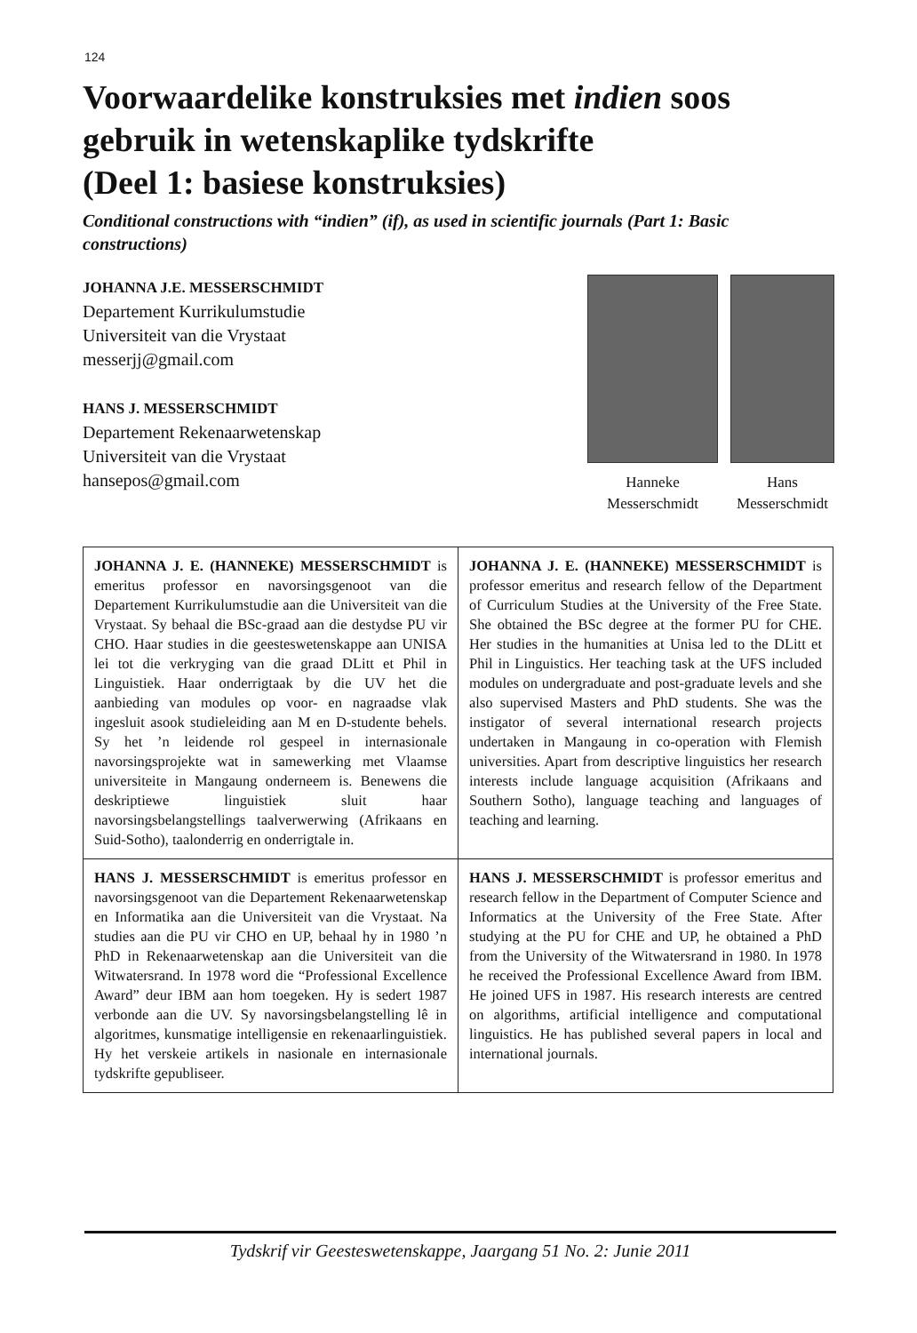124
Voorwaardelike konstruksies met indien soos gebruik in wetenskaplike tydskrifte
(Deel 1: basiese konstruksies)
Conditional constructions with “indien” (if), as used in scientific journals (Part 1: Basic constructions)
JOHANNA J.E. MESSERSCHMIDT
Departement Kurrikulumstudie
Universiteit van die Vrystaat
messerjj@gmail.com
HANS J. MESSERSCHMIDT
Departement Rekenaarwetenskap
Universiteit van die Vrystaat
hansepos@gmail.com
Hanneke
Messerschmidt
Hans
Messerschmidt
| JOHANNA J. E. (HANNEKE) MESSERSCHMIDT is emeritus professor en navorsingsgenoot van die Departement Kurrikulumstudie aan die Universiteit van die Vrystaat. Sy behaal die BSc-graad aan die destydse PU vir CHO. Haar studies in die geesteswetenskappe aan UNISA lei tot die verkryging van die graad DLitt et Phil in Linguistiek. Haar onderrigtaak by die UV het die aanbieding van modules op voor- en nagraadse vlak ingesluit asook studieleiding aan M en D-studente behels. Sy het ’n leidende rol gespeel in internasionale navorsingsprojekte wat in samewerking met Vlaamse universiteite in Mangaung onderneem is. Benewens die deskriptiewe linguistiek sluit haar navorsingsbelangstellings taalverwerwing (Afrikaans en Suid-Sotho), taalonderrig en onderrigtale in. | JOHANNA J. E. (HANNEKE) MESSERSCHMIDT is professor emeritus and research fellow of the Department of Curriculum Studies at the University of the Free State. She obtained the BSc degree at the former PU for CHE. Her studies in the humanities at Unisa led to the DLitt et Phil in Linguistics. Her teaching task at the UFS included modules on undergraduate and post-graduate levels and she also supervised Masters and PhD students. She was the instigator of several international research projects undertaken in Mangaung in co-operation with Flemish universities. Apart from descriptive linguistics her research interests include language acquisition (Afrikaans and Southern Sotho), language teaching and languages of teaching and learning. |
| HANS J. MESSERSCHMIDT is emeritus professor en navorsingsgenoot van die Departement Rekenaarwetenskap en Informatika aan die Universiteit van die Vrystaat. Na studies aan die PU vir CHO en UP, behaal hy in 1980 ’n PhD in Rekenaarwetenskap aan die Universiteit van die Witwatersrand. In 1978 word die “Professional Excellence Award” deur IBM aan hom toegeken. Hy is sedert 1987 verbonde aan die UV. Sy navorsingsbelangstelling lê in algoritmes, kunsmatige intelligensie en rekenaarlinguistiek. Hy het verskeie artikels in nasionale en internasionale tydskrifte gepubliseer. | HANS J. MESSERSCHMIDT is professor emeritus and research fellow in the Department of Computer Science and Informatics at the University of the Free State. After studying at the PU for CHE and UP, he obtained a PhD from the University of the Witwatersrand in 1980. In 1978 he received the Professional Excellence Award from IBM. He joined UFS in 1987. His research interests are centred on algorithms, artificial intelligence and computational linguistics. He has published several papers in local and international journals. |
Tydskrif vir Geesteswetenskappe, Jaargang 51 No. 2: Junie 2011